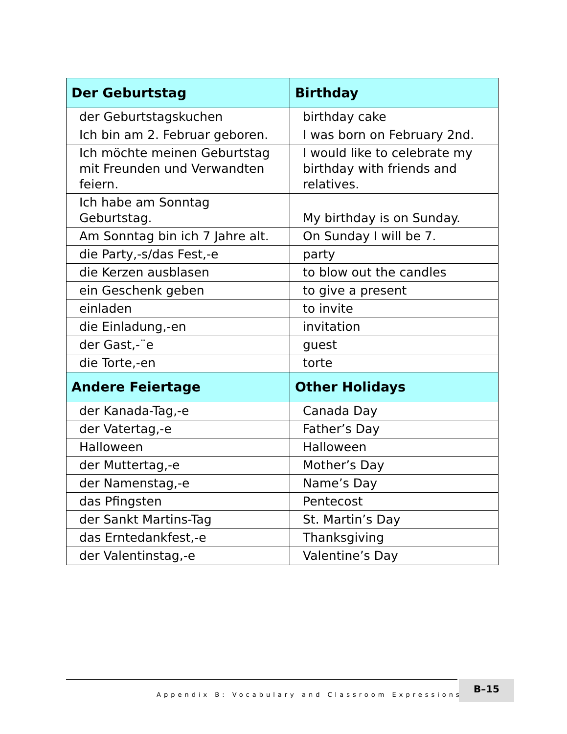| Der Geburtstag | Birthday |
| --- | --- |
| der Geburtstagskuchen | birthday cake |
| Ich bin am 2. Februar geboren. | I was born on February 2nd. |
| Ich möchte meinen Geburtstag mit Freunden und Verwandten feiern. | I would like to celebrate my birthday with friends and relatives. |
| Ich habe am Sonntag Geburtstag. | My birthday is on Sunday. |
| Am Sonntag bin ich 7 Jahre alt. | On Sunday I will be 7. |
| die Party,-s/das Fest,-e | party |
| die Kerzen ausblasen | to blow out the candles |
| ein Geschenk geben | to give a present |
| einladen | to invite |
| die Einladung,-en | invitation |
| der Gast,-¨e | guest |
| die Torte,-en | torte |
| Andere Feiertage | Other Holidays |
| der Kanada-Tag,-e | Canada Day |
| der Vatertag,-e | Father’s Day |
| Halloween | Halloween |
| der Muttertag,-e | Mother’s Day |
| der Namenstag,-e | Name’s Day |
| das Pfingsten | Pentecost |
| der Sankt Martins-Tag | St. Martin’s Day |
| das Erntedankfest,-e | Thanksgiving |
| der Valentinstag,-e | Valentine’s Day |
Appendix B: Vocabulary and Classroom Expressions ■
B–15